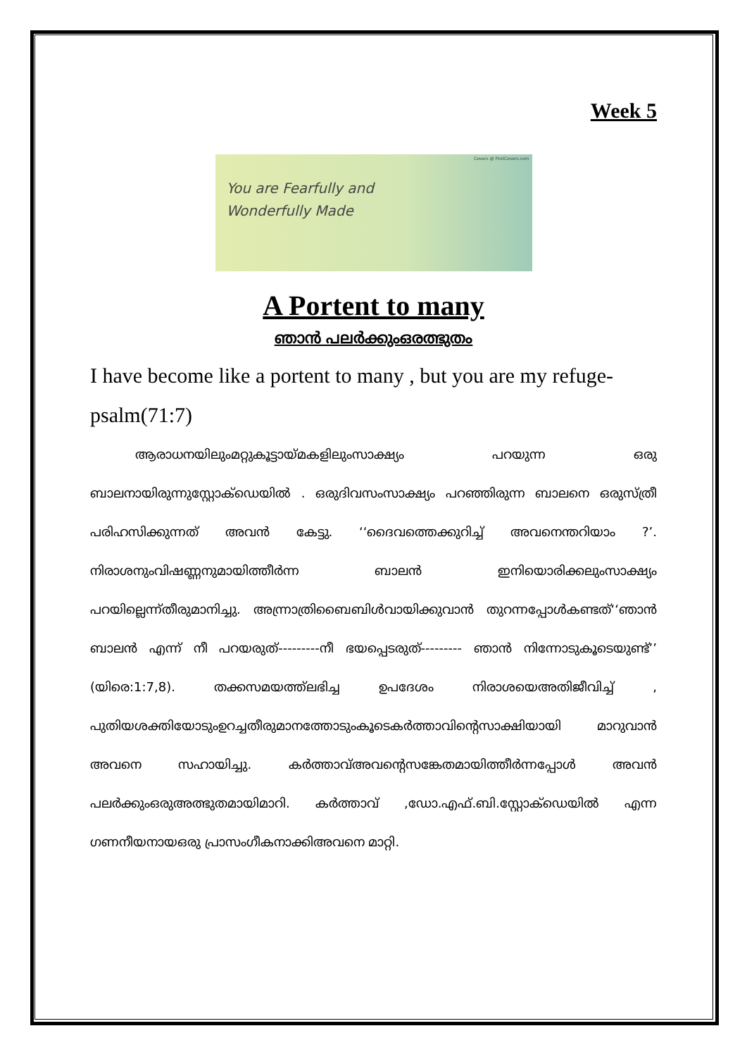Week 5
Covers @ FirstCovers.com
You are Fearfully and
Wonderfully Made
A Portent to many
ഞാൻ പലർക്കുംഒരത്ഭുതം
I have become like a portent to many , but you are my refuge-psalm(71:7)
ആരാധനയിലുംമറ്റുകൂട്ടായ്മകളിലുംസാക്ഷ്യം പറയുന്ന ഒരു ബാലനായിരുന്നുസ്റ്റോക്ഡെയിൽ . ഒരുദിവസംസാക്ഷ്യം പറഞ്ഞിരുന്ന ബാലനെ ഒരുസ്ത്രീ പരിഹസിക്കുന്നത് അവൻ കേട്ടു. ‘‘ദൈവത്തെക്കുറിച്ച് അവനെന്തറിയാം ?’. നിരാശനുംവിഷണ്ണനുമായിത്തീർന്ന ബാലൻ ഇനിയൊരിക്കലുംസാക്ഷ്യം പറയില്ലെന്ന്തീരുമാനിച്ചു. അന്ന്രാത്രിബൈബിൾവായിക്കുവാൻ തുറന്നപ്പോൾകണ്ടത്‘‘ഞാൻ ബാലൻ എന്ന് നീ പറയരുത്---------നീ ഭയപ്പെടരുത്--------- ഞാൻ നിന്നോടുകൂടെയുണ്ട്’’ (യിരെ:1:7,8). തക്കസമയത്ത്ലഭിച്ച ഉപദേശം നിരാശയെഅതിജീവിച്ച് , പുതിയശക്തിയോടുംഉറച്ചതീരുമാനത്തോടുംകൂടെകർത്താവിന്റെസാക്ഷിയായി മാറുവാൻ അവനെ സഹായിച്ചു. കർത്താവ്അവന്റെസങ്കേതമായിത്തീർന്നപ്പോൾ അവൻ പലർക്കുംഒരുഅത്ഭുതമായിമാറി. കർത്താവ് ,ഡോ.എഫ്.ബി.സ്റ്റോക്ഡെയിൽ എന്ന ഗണനീയനായഒരു പ്രാസംഗീകനാക്കിഅവനെ മാറ്റി.